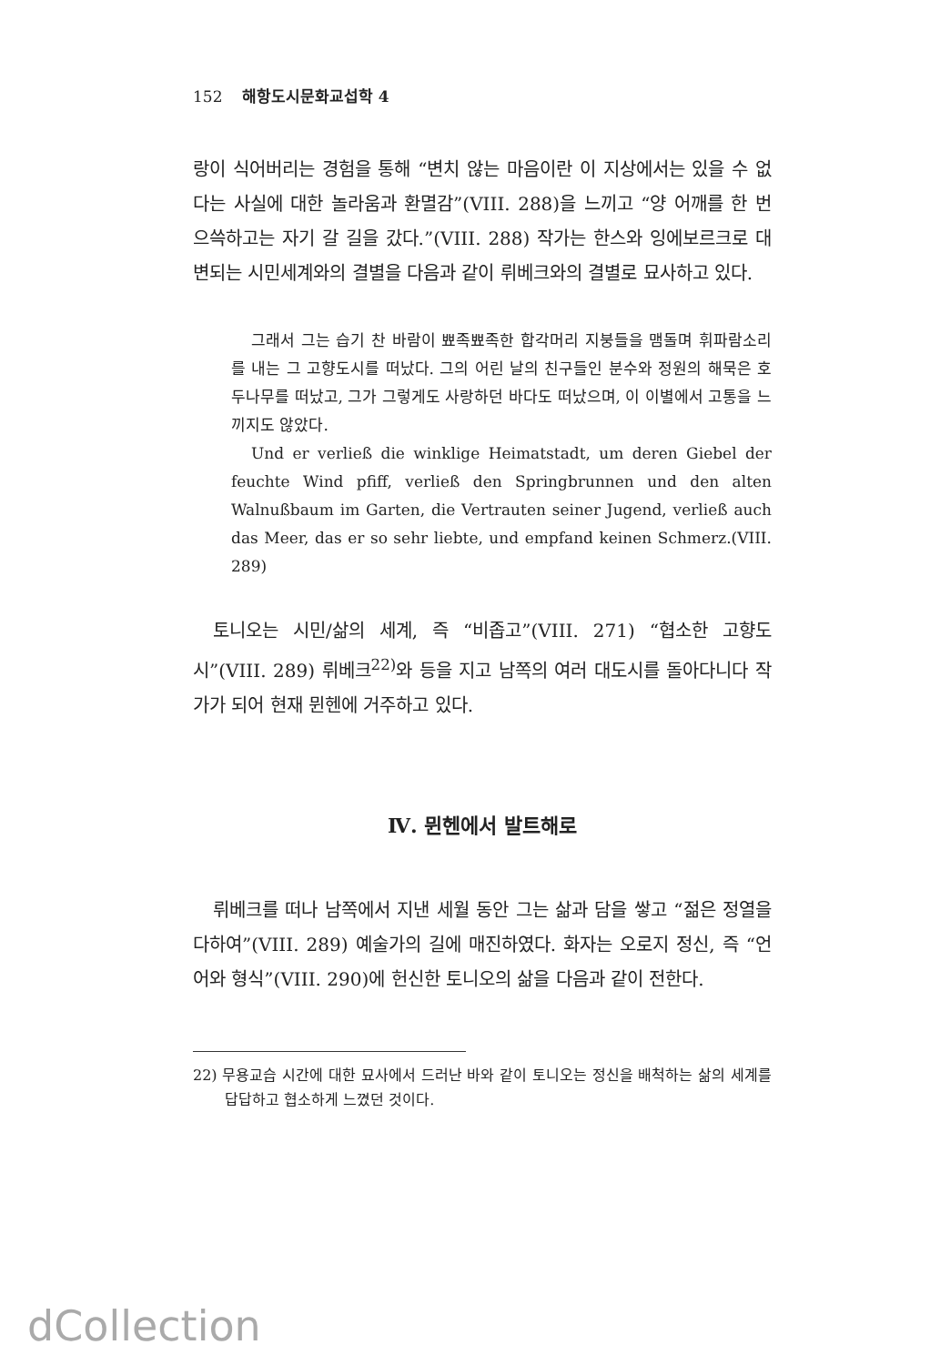152 해항도시문화교섭학 4
랑이 식어버리는 경험을 통해 “변치 않는 마음이란 이 지상에서는 있을 수 없다는 사실에 대한 놀라움과 환멸감”(VIII. 288)을 느끼고 “양 어깨를 한 번 으쓱하고는 자기 갈 길을 갔다.”(VIII. 288) 작가는 한스와 잉에보르크로 대변되는 시민세계와의 결별을 다음과 같이 뤼베크와의 결별로 묘사하고 있다.
그래서 그는 습기 찬 바람이 뾰족뾰족한 합각머리 지붕들을 맴돌며 휘파람소리를 내는 그 고향도시를 떠났다. 그의 어린 날의 친구들인 분수와 정원의 해묵은 호두나무를 떠났고, 그가 그렇게도 사랑하던 바다도 떠났으며, 이 이별에서 고통을 느끼지도 않았다.
Und er verließ die winklige Heimatstadt, um deren Giebel der feuchte Wind pfiff, verließ den Springbrunnen und den alten Walnußbaum im Garten, die Vertrauten seiner Jugend, verließ auch das Meer, das er so sehr liebte, und empfand keinen Schmerz.(VIII. 289)
토니오는 시민/삶의 세계, 즉 “비좁고”(VIII. 271) “협소한 고향도시”(VIII. 289) 뤼베크<sup>22)</sup>와 등을 지고 남쪽의 여러 대도시를 돌아다니다 작가가 되어 현재 뮌헨에 거주하고 있다.
Ⅳ. 뮌헨에서 발트해로
뤼베크를 떠나 남쪽에서 지낸 세월 동안 그는 삶과 담을 쌓고 “젊은 정열을 다하여”(VIII. 289) 예술가의 길에 매진하였다. 화자는 오로지 정신, 즉 “언어와 형식”(VIII. 290)에 헌신한 토니오의 삶을 다음과 같이 전한다.
22) 무용교습 시간에 대한 묘사에서 드러난 바와 같이 토니오는 정신을 배척하는 삶의 세계를 답답하고 협소하게 느꼈던 것이다.
dCollection